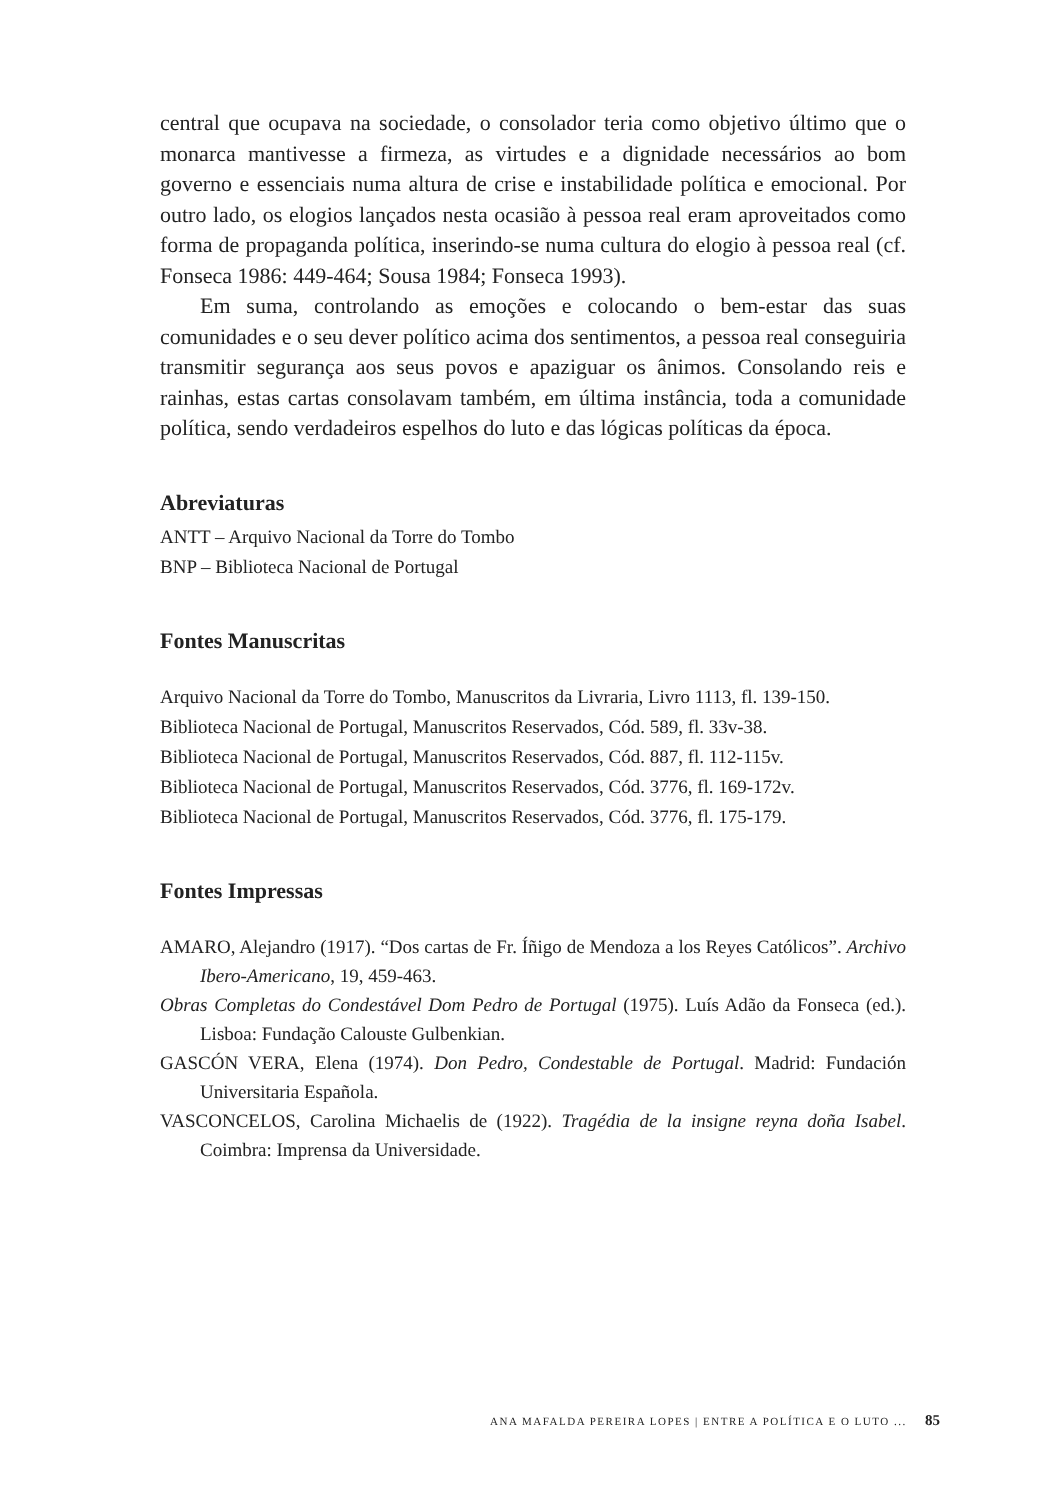central que ocupava na sociedade, o consolador teria como objetivo último que o monarca mantivesse a firmeza, as virtudes e a dignidade necessários ao bom governo e essenciais numa altura de crise e instabilidade política e emocional. Por outro lado, os elogios lançados nesta ocasião à pessoa real eram aproveitados como forma de propaganda política, inserindo-se numa cultura do elogio à pessoa real (cf. Fonseca 1986: 449-464; Sousa 1984; Fonseca 1993).
Em suma, controlando as emoções e colocando o bem-estar das suas comunidades e o seu dever político acima dos sentimentos, a pessoa real conseguiria transmitir segurança aos seus povos e apaziguar os ânimos. Consolando reis e rainhas, estas cartas consolavam também, em última instância, toda a comunidade política, sendo verdadeiros espelhos do luto e das lógicas políticas da época.
Abreviaturas
ANTT – Arquivo Nacional da Torre do Tombo
BNP – Biblioteca Nacional de Portugal
Fontes Manuscritas
Arquivo Nacional da Torre do Tombo, Manuscritos da Livraria, Livro 1113, fl. 139-150.
Biblioteca Nacional de Portugal, Manuscritos Reservados, Cód. 589, fl. 33v-38.
Biblioteca Nacional de Portugal, Manuscritos Reservados, Cód. 887, fl. 112-115v.
Biblioteca Nacional de Portugal, Manuscritos Reservados, Cód. 3776, fl. 169-172v.
Biblioteca Nacional de Portugal, Manuscritos Reservados, Cód. 3776, fl. 175-179.
Fontes Impressas
AMARO, Alejandro (1917). “Dos cartas de Fr. Íñigo de Mendoza a los Reyes Católicos”. Archivo Ibero-Americano, 19, 459-463.
Obras Completas do Condestável Dom Pedro de Portugal (1975). Luís Adão da Fonseca (ed.). Lisboa: Fundação Calouste Gulbenkian.
GASCÓN VERA, Elena (1974). Don Pedro, Condestable de Portugal. Madrid: Fundación Universitaria Española.
VASCONCELOS, Carolina Michaelis de (1922). Tragédia de la insigne reyna doña Isabel. Coimbra: Imprensa da Universidade.
ANA MAFALDA PEREIRA LOPES | ENTRE A POLÍTICA E O LUTO ... 85